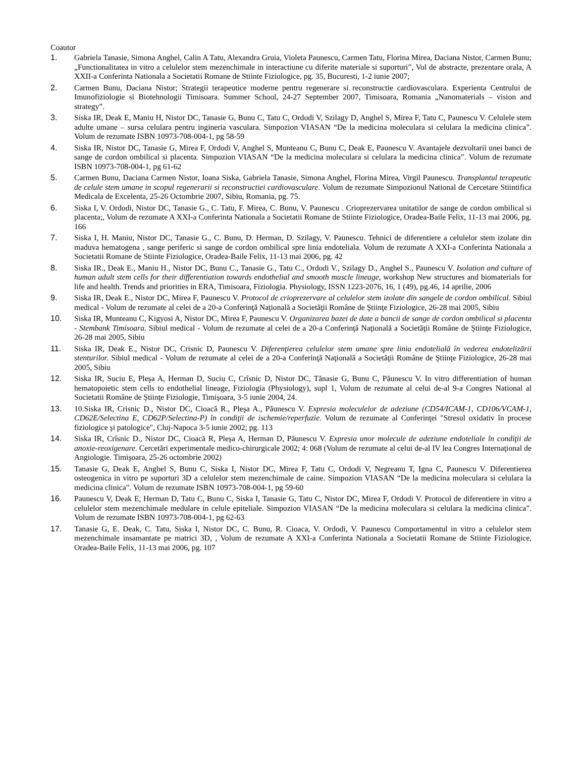Coautor
1. Gabriela Tanasie, Simona Anghel, Calin A Tatu, Alexandra Gruia, Violeta Paunescu, Carmen Tatu, Florina Mirea, Daciana Nistor, Carmen Bunu; „Functionalitatea in vitro a celulelor stem mezenchimale in interactiune cu diferite materiale si suporturi”, Vol de abstracte, prezentare orala, A XXII-a Conferinta Nationala a Societatii Romane de Stiinte Fiziologice, pg. 35, Bucuresti, 1-2 iunie 2007;
2. Carmen Bunu, Daciana Nistor; Strategii terapeutice moderne pentru regenerare si reconstructie cardiovasculara. Experienta Centrului de Imunofiziologie si Biotehnologii Timisoara. Summer School, 24-27 September 2007, Timisoara, Romania „Nanomaterials – vision and strategy”.
3. Siska IR, Deak E, Maniu H, Nistor DC, Tanasie G, Bunu C, Tatu C, Ordodi V, Szilagy D, Anghel S, Mirea F, Tatu C, Paunescu V. Celulele stem adulte umane – sursa celulara pentru ingineria vasculara. Simpozion VIASAN “De la medicina moleculara si celulara la medicina clinica”. Volum de rezumate ISBN 10973-708-004-1, pg 58-59
4. Siska IR, Nistor DC, Tanasie G, Mirea F, Ordodi V, Anghel S, Munteanu C, Bunu C, Deak E, Paunescu V. Avantajele dezvoltarii unei banci de sange de cordon ombilical si placenta. Simpozion VIASAN “De la medicina moleculara si celulara la medicina clinica”. Volum de rezumate ISBN 10973-708-004-1, pg 61-62
5. Carmen Bunu, Daciana Carmen Nistor, Ioana Siska, Gabriela Tanasie, Simona Anghel, Florina Mirea, Virgil Paunescu. Transplantul terapeutic de celule stem umane in scopul regenerarii si reconstructiei cardiovasculare. Volum de rezumate Simpozionul National de Cercetare Stiintifica Medicala de Excelenta, 25-26 Octombrie 2007, Sibiu, Romania, pg. 75.
6. Siska I, V. Ordodi, Nistor DC, Tanasie G., C. Tatu, F. Mirea, C. Bunu, V. Paunescu . Crioprezervarea unitatilor de sange de cordon ombilical si placenta;, Volum de rezumate A XXI-a Conferinta Nationala a Societatii Romane de Stiinte Fiziologice, Oradea-Baile Felix, 11-13 mai 2006, pg. 166
7. Siska I, H. Maniu, Nistor DC, Tanasie G., C. Bunu, D. Herman, D. Szilagy, V. Paunescu. Tehnici de diferentiere a celulelor stem izolate din maduva hematogena , sange periferic si sange de cordon ombilical spre linia endoteliala. Volum de rezumate A XXI-a Conferinta Nationala a Societatii Romane de Stiinte Fiziologice, Oradea-Baile Felix, 11-13 mai 2006, pg. 42
8. Siska IR., Deak E., Maniu H., Nistor DC, Bunu C., Tanasie G., Tatu C., Ordodi V., Szilagy D., Anghel S., Paunescu V. Isolation and culture of human adult stem cells for their differentiation towards endothelial and smooth muscle lineage, workshop New structures and biomaterials for life and health. Trends and priorities in ERA, Timisoara, Fiziologia. Physiology, ISSN 1223-2076, 16, 1 (49), pg.46, 14 aprilie, 2006
9. Siska IR, Deak E., Nistor DC, Mirea F, Paunescu V. Protocol de crioprezervare al celulelor stem izolate din sangele de cordon ombilical. Sibiul medical - Volum de rezumate al celei de a 20-a Conferinţă Naţională a Societăţii Române de Ştiinţe Fiziologice, 26-28 mai 2005, Sibiu
10. Siska IR, Munteanu C, Kigyosi A, Nistor DC, Mirea F, Paunescu V. Organizarea bazei de date a bancii de sange de cordon ombilical si placenta - Stembank Timisoara. Sibiul medical - Volum de rezumate al celei de a 20-a Conferinţă Naţională a Societăţii Române de Ştiinţe Fiziologice, 26-28 mai 2005, Sibiu
11. Siska IR, Deak E., Nistor DC, Crisnic D, Paunescu V. Diferenţierea celulelor stem umane spre linia endotelială în vederea endotelizării stenturilor. Sibiul medical - Volum de rezumate al celei de a 20-a Conferinţă Naţională a Societăţii Române de Ştiinţe Fiziologice, 26-28 mai 2005, Sibiu
12. Siska IR, Suciu E, Pleşa A, Herman D, Suciu C, Crîsnic D, Nistor DC, Tănasie G, Bunu C, Păunescu V. In vitro differentiation of human hematopoietic stem cells to endothelial lineage, Fiziologia (Physiology), supl 1, Volum de rezumate al celui de-al 9-a Congres National al Societatii Române de Ştiinţe Fiziologie, Timişoara, 3-5 iunie 2004, 24.
13. 10.Siska IR, Crisnic D., Nistor DC, Cioacă R., Pleşa A., Păunescu V. Expresia moleculelor de adeziune (CD54/ICAM-1, CD106/VCAM-1, CD62E/Selectina E, CD62P/Selectina-P) în condiţii de ischemie/reperfuzie. Volum de rezumate al Conferinţei "Stresul oxidativ în procese fiziologice şi patologice", Cluj-Napoca 3-5 iunie 2002; pg. 113
14. Siska IR, Crîsnic D., Nistor DC, Cioacă R, Pleşa A, Herman D, Păunescu V. Expresia unor molecule de adeziune endoteliale în condiţii de anoxie-reoxigenare. Cercetări experimentale medico-chirurgicale 2002; 4: 068 (Volum de rezumate al celui de-al IV lea Congres Internaţional de Angiologie. Timişoara, 25-26 octombrie 2002)
15. Tanasie G, Deak E, Anghel S, Bunu C, Siska I, Nistor DC, Mirea F, Tatu C, Ordodi V, Negreanu T, Igna C, Paunescu V. Diferentierea osteogenica in vitro pe suporturi 3D a celulelor stem mezenchimale de caine. Simpozion VIASAN “De la medicina moleculara si celulara la medicina clinica”. Volum de rezumate ISBN 10973-708-004-1, pg 59-60
16. Paunescu V, Deak E, Herman D, Tatu C, Bunu C, Siska I, Tanasie G, Tatu C, Nistor DC, Mirea F, Ordodi V. Protocol de diferentiere in vitro a celulelor stem mezenchimale medulare in celule epiteliale. Simpozion VIASAN “De la medicina moleculara si celulara la medicina clinica”. Volum de rezumate ISBN 10973-708-004-1, pg 62-63
17. Tanasie G, E. Deak, C. Tatu, Siska I, Nistor DC, C. Bunu, R. Cioaca, V. Ordodi, V. Paunescu Comportamentul in vitro a celulelor stem mezenchimale insamantate pe matrici 3D, , Volum de rezumate A XXI-a Conferinta Nationala a Societatii Romane de Stiinte Fiziologice, Oradea-Baile Felix, 11-13 mai 2006, pg. 107